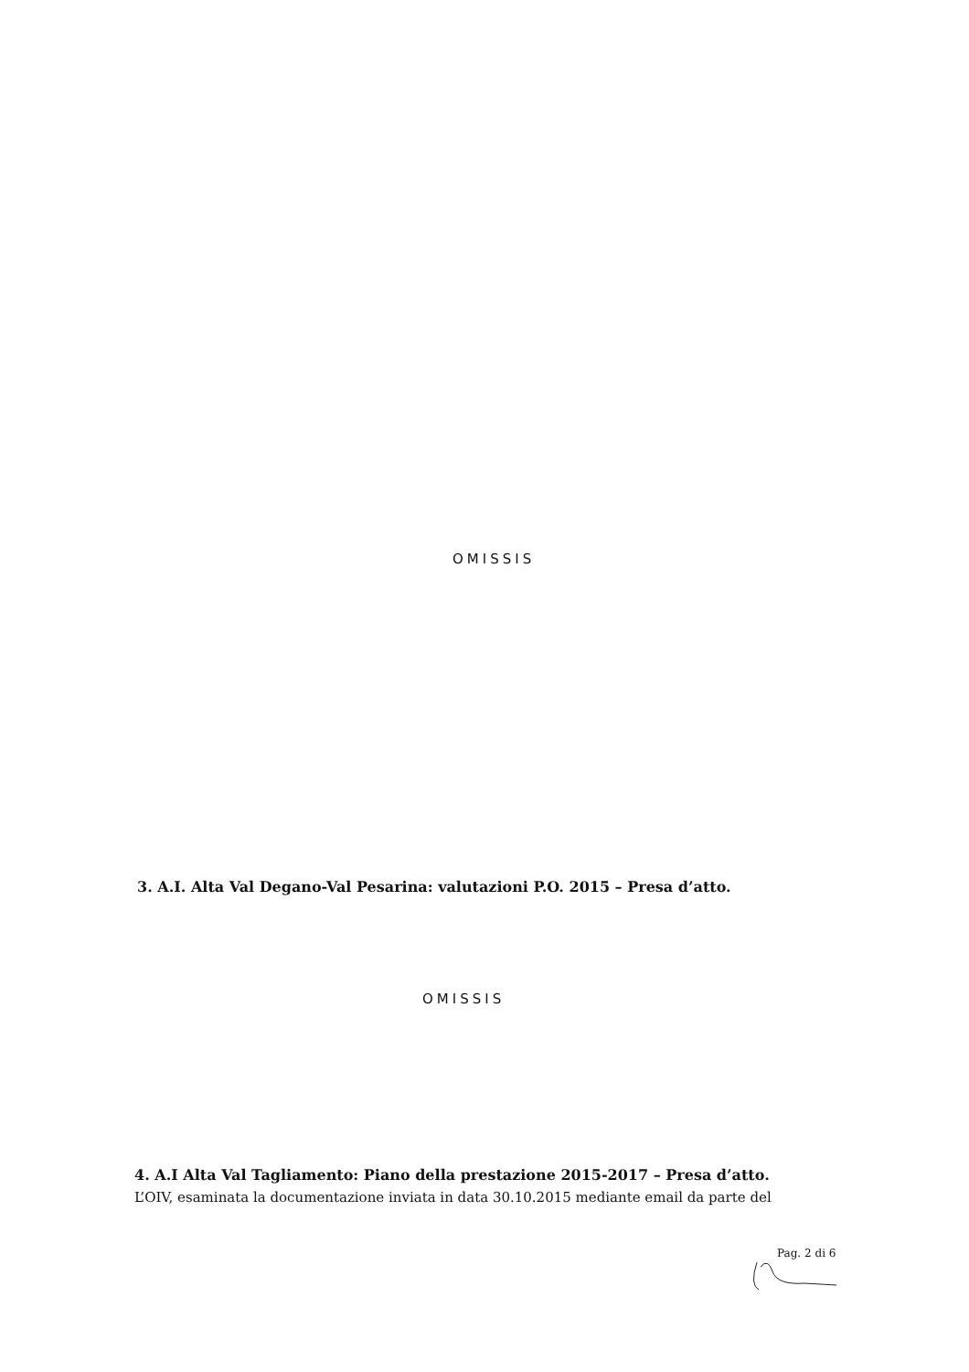OMISSIS
3. A.I. Alta Val Degano-Val Pesarina: valutazioni P.O. 2015 – Presa d’atto.
OMISSIS
4. A.I Alta Val Tagliamento: Piano della prestazione 2015-2017 – Presa d’atto.
L’OIV, esaminata la documentazione inviata in data 30.10.2015 mediante email da parte del
Pag. 2 di 6